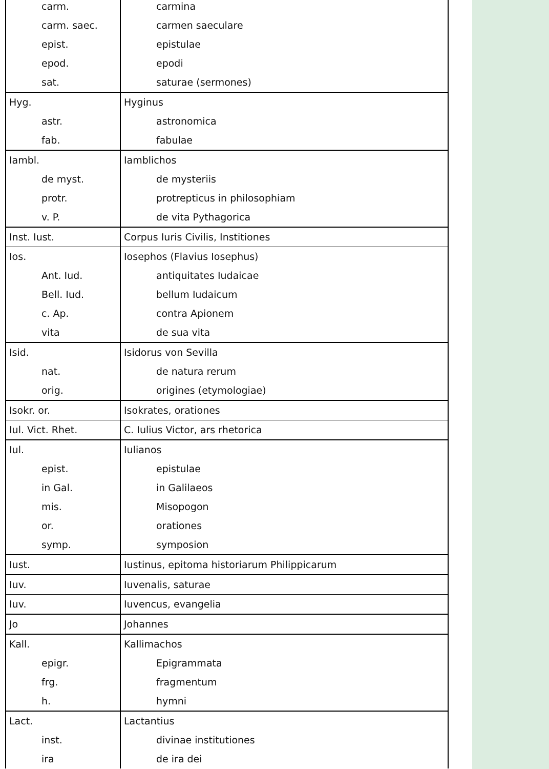| carm. carm. saec. epist. epod. sat. | carmina carmen saeculare epistulae epodi saturae (sermones) |
| Hyg. astr. fab. | Hyginus astronomica fabulae |
| Iambl. de myst. protr. v. P. | Iamblichos de mysteriis protrepticus in philosophiam de vita Pythagorica |
| Inst. Iust. | Corpus Iuris Civilis, Institiones |
| Ios. Ant. Iud. Bell. Iud. c. Ap. vita | Iosephos (Flavius Iosephus) antiquitates Iudaicae bellum Iudaicum contra Apionem de sua vita |
| Isid. nat. orig. | Isidorus von Sevilla de natura rerum origines (etymologiae) |
| Isokr. or. | Isokrates, orationes |
| Iul. Vict. Rhet. | C. Iulius Victor, ars rhetorica |
| Iul. epist. in Gal. mis. or. symp. | Iulianos epistulae in Galilaeos Misopogon orationes symposion |
| Iust. | Iustinus, epitoma historiarum Philippicarum |
| Iuv. | Iuvenalis, saturae |
| Iuv. | Iuvencus, evangelia |
| Jo | Johannes |
| Kall. epigr. frg. h. | Kallimachos Epigrammata fragmentum hymni |
| Lact. inst. ira | Lactantius divinae institutiones de ira dei |